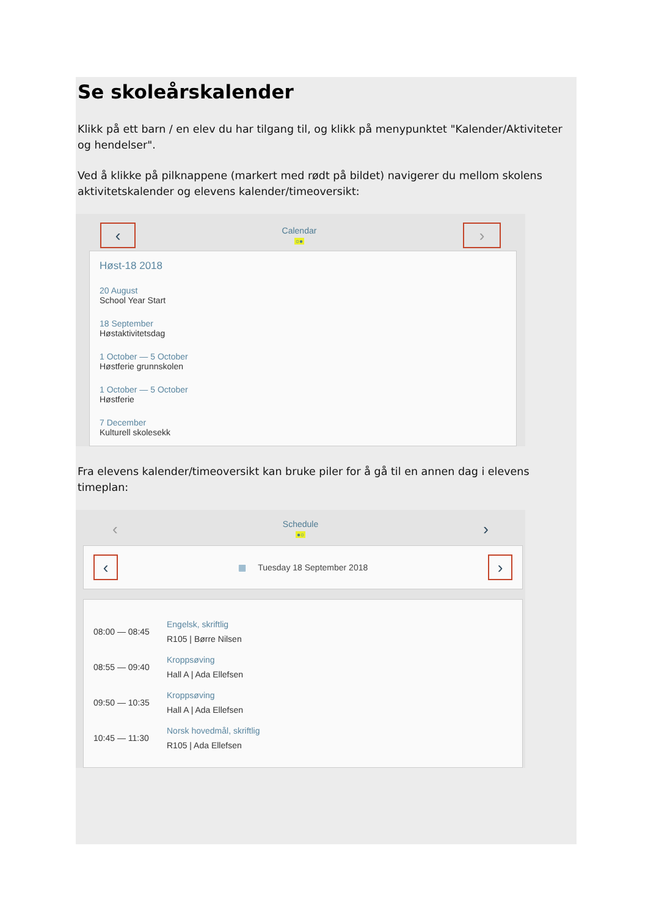Se skoleårskalender
Klikk på ett barn / en elev du har tilgang til, og klikk på menypunktet "Kalender/Aktiviteter og hendelser".
Ved å klikke på pilknappene (markert med rødt på bildet) navigerer du mellom skolens aktivitetskalender og elevens kalender/timeoversikt:
‹
Calendar
○●
›
Høst-18 2018
20 August
School Year Start
18 September
Høstaktivitetsdag
1 October — 5 October
Høstferie grunnskolen
1 October — 5 October
Høstferie
7 December
Kulturell skolesekk
Fra elevens kalender/timeoversikt kan bruke piler for å gå til en annen dag i elevens timeplan:
‹
Schedule
●○
›
‹
▦ Tuesday 18 September 2018
›
08:00 — 08:45
Engelsk, skriftlig
R105 | Børre Nilsen
08:55 — 09:40
Kroppsøving
Hall A | Ada Ellefsen
09:50 — 10:35
Kroppsøving
Hall A | Ada Ellefsen
10:45 — 11:30
Norsk hovedmål, skriftlig
R105 | Ada Ellefsen